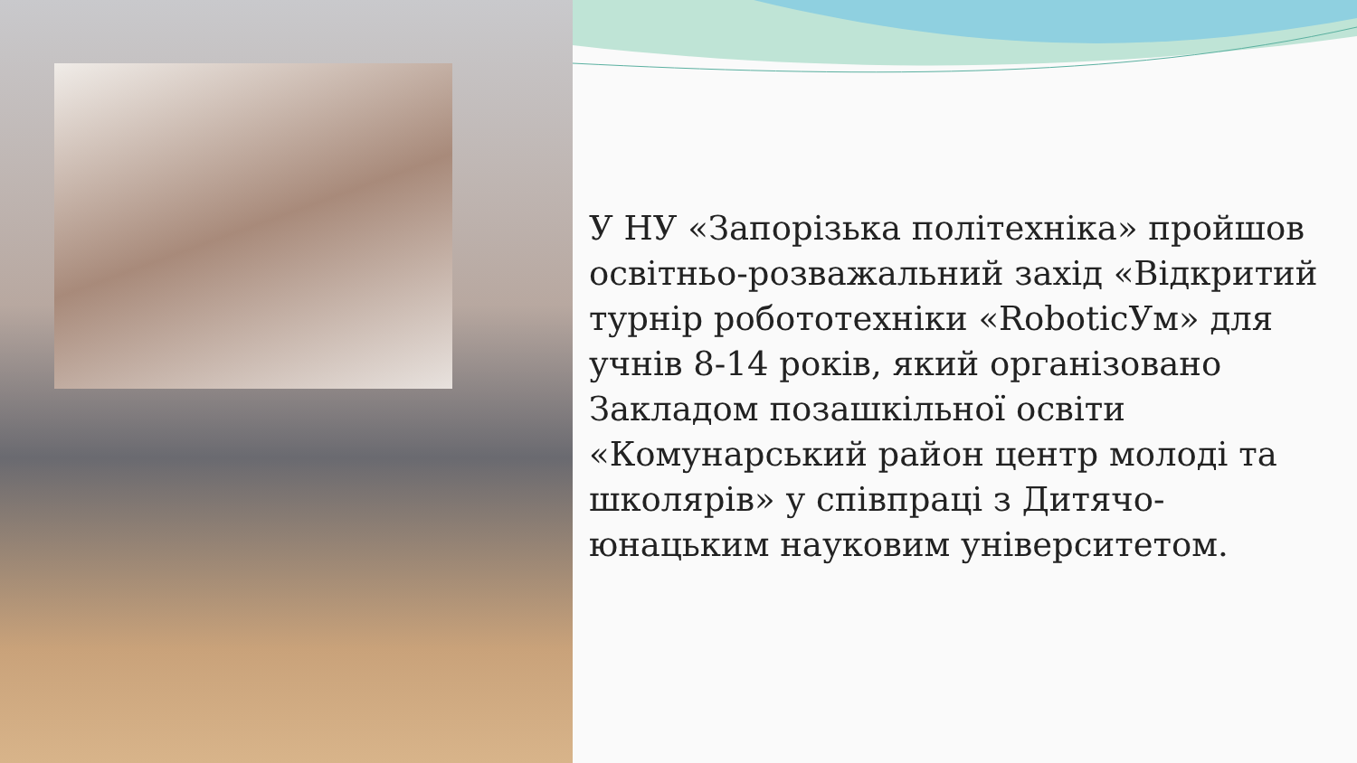У НУ «Запорізька політехніка» пройшов освітньо-розважальний захід «Відкритий турнір робототехніки «RoboticУм» для учнів 8-14 років, який організовано Закладом позашкільної освіти «Комунарський район центр молоді та школярів» у співпраці з Дитячо-юнацьким науковим університетом.